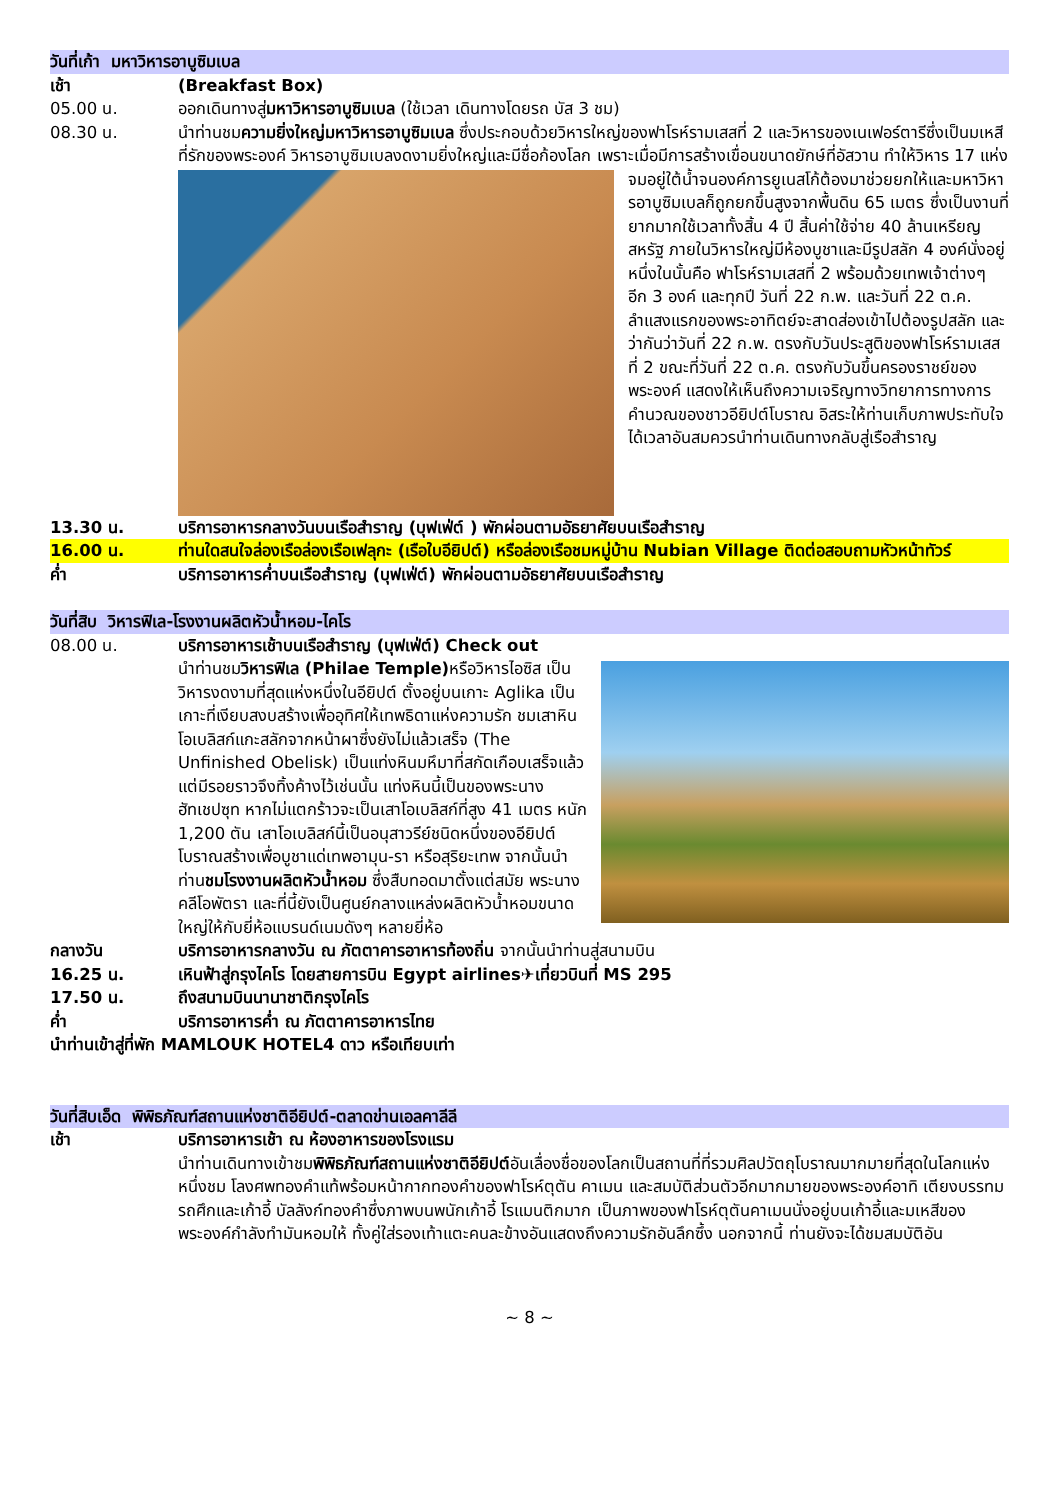วันที่เก้า มหาวิหารอาบูซิมเบล
เช้า (Breakfast Box)
05.00 น. ออกเดินทางสู่มหาวิหารอาบูซิมเบล (ใช้เวลา เดินทางโดยรถ บัส 3 ชม)
08.30 น. นำท่านชมความยิ่งใหญ่มหาวิหารอาบูซิมเบล ซึ่งประกอบด้วยวิหารใหญ่ของฟาโรห์รามเสสที่ 2 และวิหารของเนเฟอร์ตารีซึ่งเป็นมเหสีที่รักของพระองค์ วิหารอาบูซิมเบลงดงามยิ่งใหญ่และมีชื่อก้องโลก
เพราะเมื่อมีการสร้างเขื่อนขนาดยักษ์ที่อัสวาน ทำให้วิหาร 17 แห่งจมอยู่ใต้น้ำจนองค์การยูเนสโก้ต้องมาช่วยยกให้และมหาวิหารอาบูซิมเบลก็ถูกยกขึ้นสูงจากพื้นดิน 65 เมตร ซึ่งเป็นงานที่ยากมากใช้เวลาทั้งสิ้น 4 ปี สิ้นค่าใช้จ่าย 40 ล้านเหรียญสหรัฐ ภายในวิหารใหญ่มีห้องบูชาและมีรูปสลัก 4 องค์นั่งอยู่ หนึ่งในนั้นคือ ฟาโรห์รามเสสที่ 2 พร้อมด้วยเทพเจ้าต่างๆ อีก 3 องค์ และทุกปี วันที่ 22 ก.พ. และวันที่ 22 ต.ค. ลำแสงแรกของพระอาทิตย์จะสาดส่องเข้าไปต้องรูปสลัก และว่ากันว่าวันที่ 22 ก.พ. ตรงกับวันประสูติของฟาโรห์รามเสสที่ 2 ขณะที่วันที่ 22 ต.ค. ตรงกับวันขึ้นครองราชย์ของพระองค์ แสดงให้เห็นถึงความเจริญทางวิทยาการทางการคำนวณของชาวอียิปต์โบราณ อิสระให้ท่านเก็บภาพประทับใจได้เวลาอันสมควรนำท่านเดินทางกลับสู่เรือสำราญ
13.30 น. บริการอาหารกลางวันบนเรือสำราญ (บุฟเฟ่ต์ ) พักผ่อนตามอัธยาศัยบนเรือสำราญ
16.00 น. ท่านใดสนใจล่องเรือล่องเรือเฟลุกะ (เรือใบอียิปต์) หรือล่องเรือชมหมู่บ้าน Nubian Village ติดต่อสอบถามหัวหน้าทัวร์
ค่ำ บริการอาหารค่ำบนเรือสำราญ (บุฟเฟ่ต์) พักผ่อนตามอัธยาศัยบนเรือสำราญ
วันที่สิบ วิหารฟิเล-โรงงานผลิตหัวน้ำหอม-ไคโร
08.00 น. บริการอาหารเช้าบนเรือสำราญ (บุฟเฟ่ต์) Check out
นำท่านชมวิหารฟิเล (Philae Temple) หรือวิหารไอซิส เป็นวิหารงดงามที่สุดแห่งหนึ่งในอียิปต์ ตั้งอยู่บนเกาะ Aglika เป็นเกาะที่เงียบสงบสร้างเพื่ออุทิศให้เทพธิดาแห่งความรัก ชมเสาหินโอเบลิสก์แกะสลักจากหน้าผาซึ่งยังไม่แล้วเสร็จ (The Unfinished Obelisk) เป็นแท่งหินมหึมาที่สกัดเกือบเสร็จแล้ว แต่มีรอยราวจึงทิ้งค้างไว้เช่นนั้น แท่งหินนี้เป็นของพระนางฮัทเชปซุท หากไม่แตกร้าวจะเป็นเสาโอเบลิสก์ที่สูง 41 เมตร หนัก 1,200 ตัน เสาโอเบลิสก์นี้เป็นอนุสาวรีย์ชนิดหนึ่งของอียิปต์โบราณสร้างเพื่อบูชาแด่เทพอามุน-รา หรือสุริยะเทพ จากนั้นนำท่านชมโรงงานผลิตหัวน้ำหอม ซึ่งสืบทอดมาตั้งแต่สมัย พระนางคลีโอพัตรา และที่นี้ยังเป็นศูนย์กลางแหล่งผลิตหัวน้ำหอมขนาดใหญ่ให้กับยี่ห้อแบรนด์เนมดังๆ หลายยี่ห้อ
กลางวัน บริการอาหารกลางวัน ณ ภัตตาคารอาหารท้องถิ่น จากนั้นนำท่านสู่สนามบิน
16.25 น. เหินฟ้าสู่กรุงไคโร โดยสายการบิน Egypt airlines✈เที่ยวบินที่ MS 295
17.50 น. ถึงสนามบินนานาชาติกรุงไคโร
ค่ำ บริการอาหารค่ำ ณ ภัตตาคารอาหารไทย
นำท่านเข้าสู่ที่พัก MAMLOUK HOTEL4 ดาว หรือเทียบเท่า
วันที่สิบเอ็ด พิพิธภัณฑ์สถานแห่งชาติอียิปต์-ตลาดข่านเอลคาลีลี
เช้า บริการอาหารเช้า ณ ห้องอาหารของโรงแรม
นำท่านเดินทางเข้าชมพิพิธภัณฑ์สถานแห่งชาติอียิปต์อันเลื่องชื่อของโลกเป็นสถานที่ที่รวมศิลปวัตถุโบราณมากมายที่สุดในโลกแห่งหนึ่งชม โลงศพทองคำแท้พร้อมหน้ากากทองคำของฟาโรห์ตุตัน คาเมน และสมบัติส่วนตัวอีกมากมายของพระองค์อาทิ เตียงบรรทม รถศึกและเก้าอี้ บัลลังก์ทองคำซึ่งภาพบนพนักเก้าอี้ โรแมนติกมาก เป็นภาพของฟาโรห์ตุตันคาเมนนั่งอยู่บนเก้าอี้และมเหสีของพระองค์กำลังทำมันหอมให้ ทั้งคู่ใส่รองเท้าแตะคนละข้างอันแสดงถึงความรักอันลึกซึ้ง นอกจากนี้ ท่านยังจะได้ชมสมบัติอัน
~ 8 ~